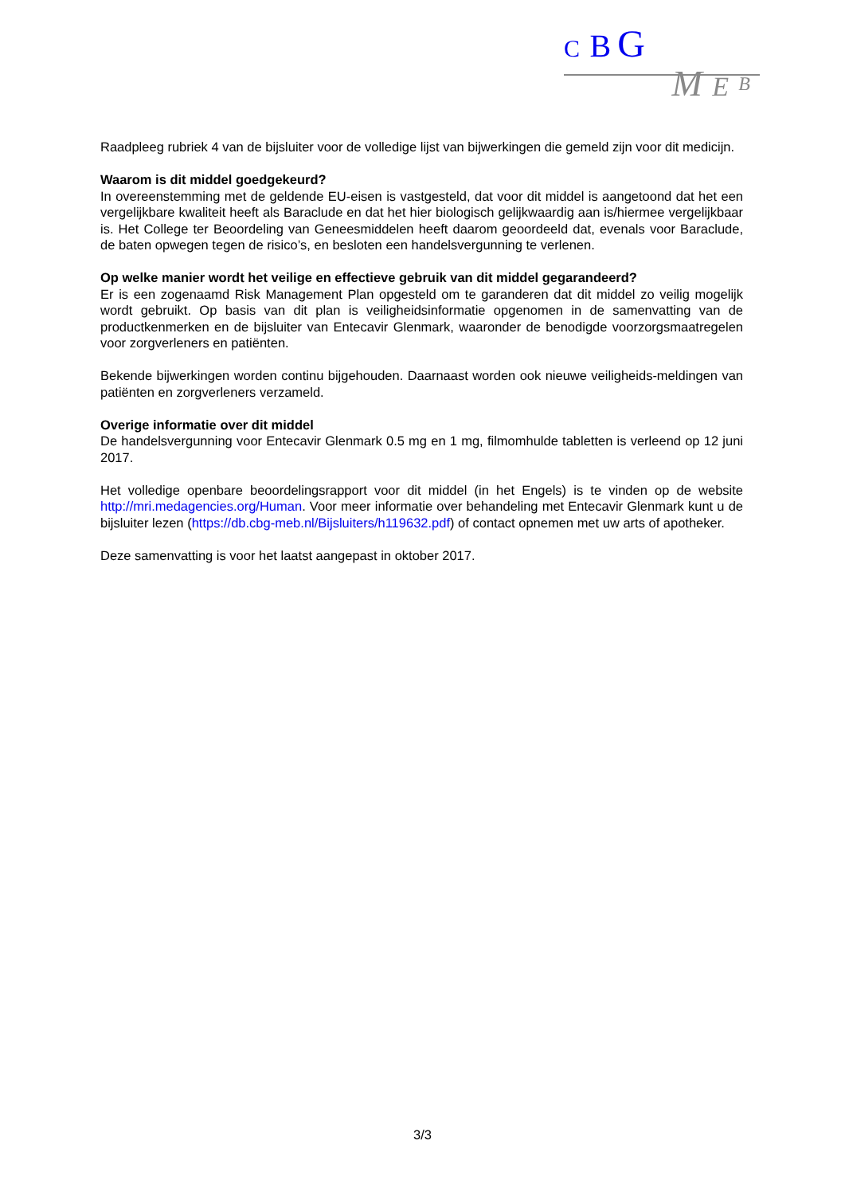C B G
M E B
Raadpleeg rubriek 4 van de bijsluiter voor de volledige lijst van bijwerkingen die gemeld zijn voor dit medicijn.
Waarom is dit middel goedgekeurd?
In overeenstemming met de geldende EU-eisen is vastgesteld, dat voor dit middel is aangetoond dat het een vergelijkbare kwaliteit heeft als Baraclude en dat het hier biologisch gelijkwaardig aan is/hiermee vergelijkbaar is. Het College ter Beoordeling van Geneesmiddelen heeft daarom geoordeeld dat, evenals voor Baraclude, de baten opwegen tegen de risico’s, en besloten een handelsvergunning te verlenen.
Op welke manier wordt het veilige en effectieve gebruik van dit middel gegarandeerd?
Er is een zogenaamd Risk Management Plan opgesteld om te garanderen dat dit middel zo veilig mogelijk wordt gebruikt. Op basis van dit plan is veiligheidsinformatie opgenomen in de samenvatting van de productkenmerken en de bijsluiter van Entecavir Glenmark, waaronder de benodigde voorzorgsmaatregelen voor zorgverleners en patiënten.
Bekende bijwerkingen worden continu bijgehouden. Daarnaast worden ook nieuwe veiligheids-meldingen van patiënten en zorgverleners verzameld.
Overige informatie over dit middel
De handelsvergunning voor Entecavir Glenmark 0.5 mg en 1 mg, filmomhulde tabletten is verleend op 12 juni 2017.
Het volledige openbare beoordelingsrapport voor dit middel (in het Engels) is te vinden op de website http://mri.medagencies.org/Human. Voor meer informatie over behandeling met Entecavir Glenmark kunt u de bijsluiter lezen (https://db.cbg-meb.nl/Bijsluiters/h119632.pdf) of contact opnemen met uw arts of apotheker.
Deze samenvatting is voor het laatst aangepast in oktober 2017.
3/3